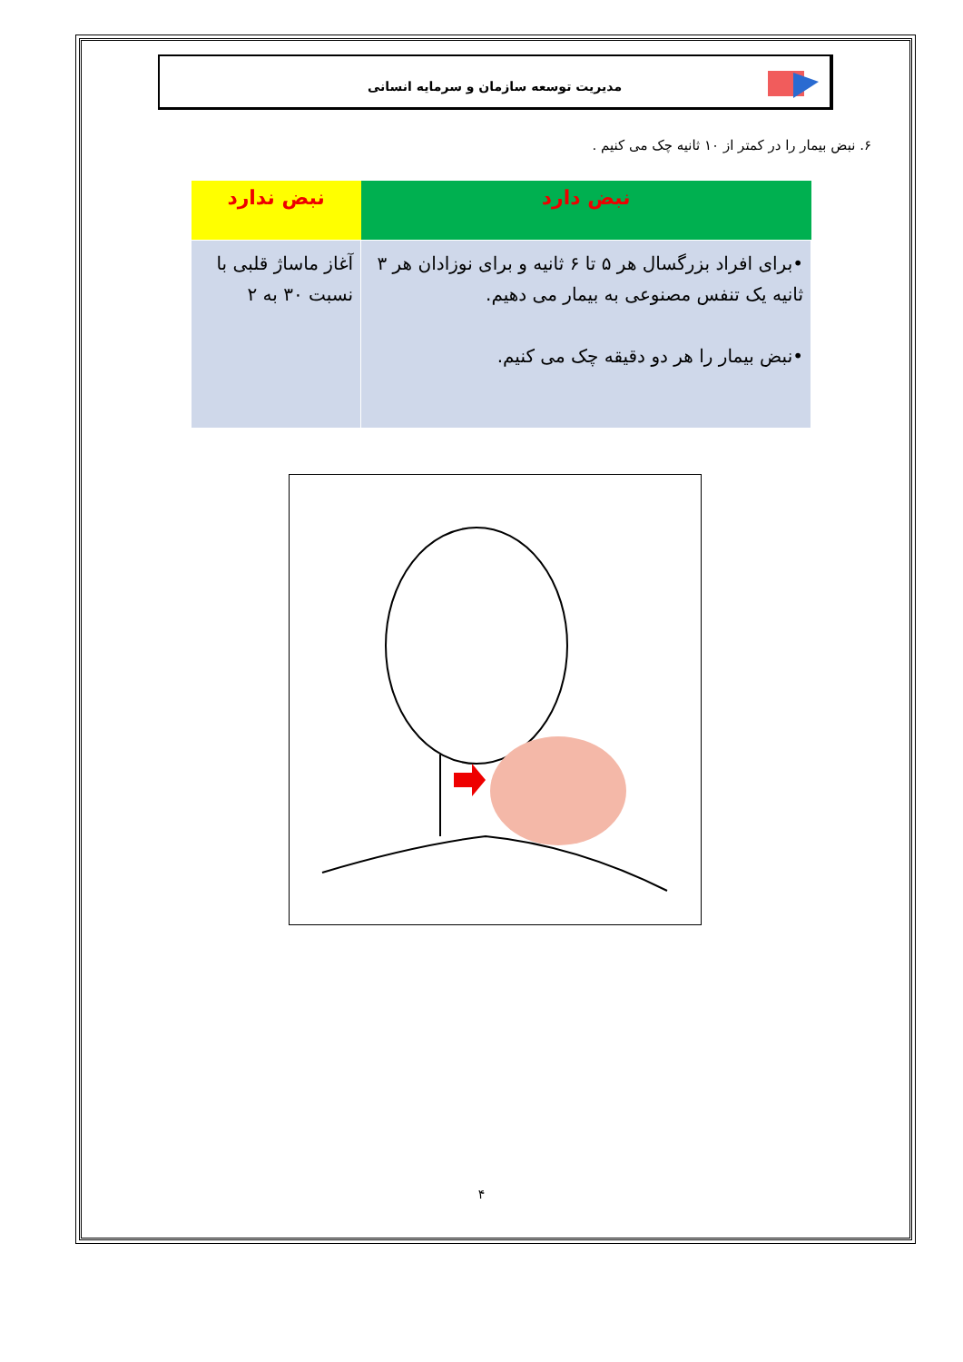مدیریت توسعه سازمان و سرمایه انسانی
۶. نبض بیمار را در کمتر از ۱۰ ثانیه چک می کنیم .
| نبض دارد | نبض ندارد |
| --- | --- |
| •برای افراد بزرگسال هر ۵ تا ۶ ثانیه و برای نوزادان هر ۳ ثانیه یک تنفس مصنوعی به بیمار می دهیم. •نبض بیمار را هر دو دقیقه چک می کنیم. | آغاز ماساژ قلبی با نسبت ۳۰ به ۲ |
۴